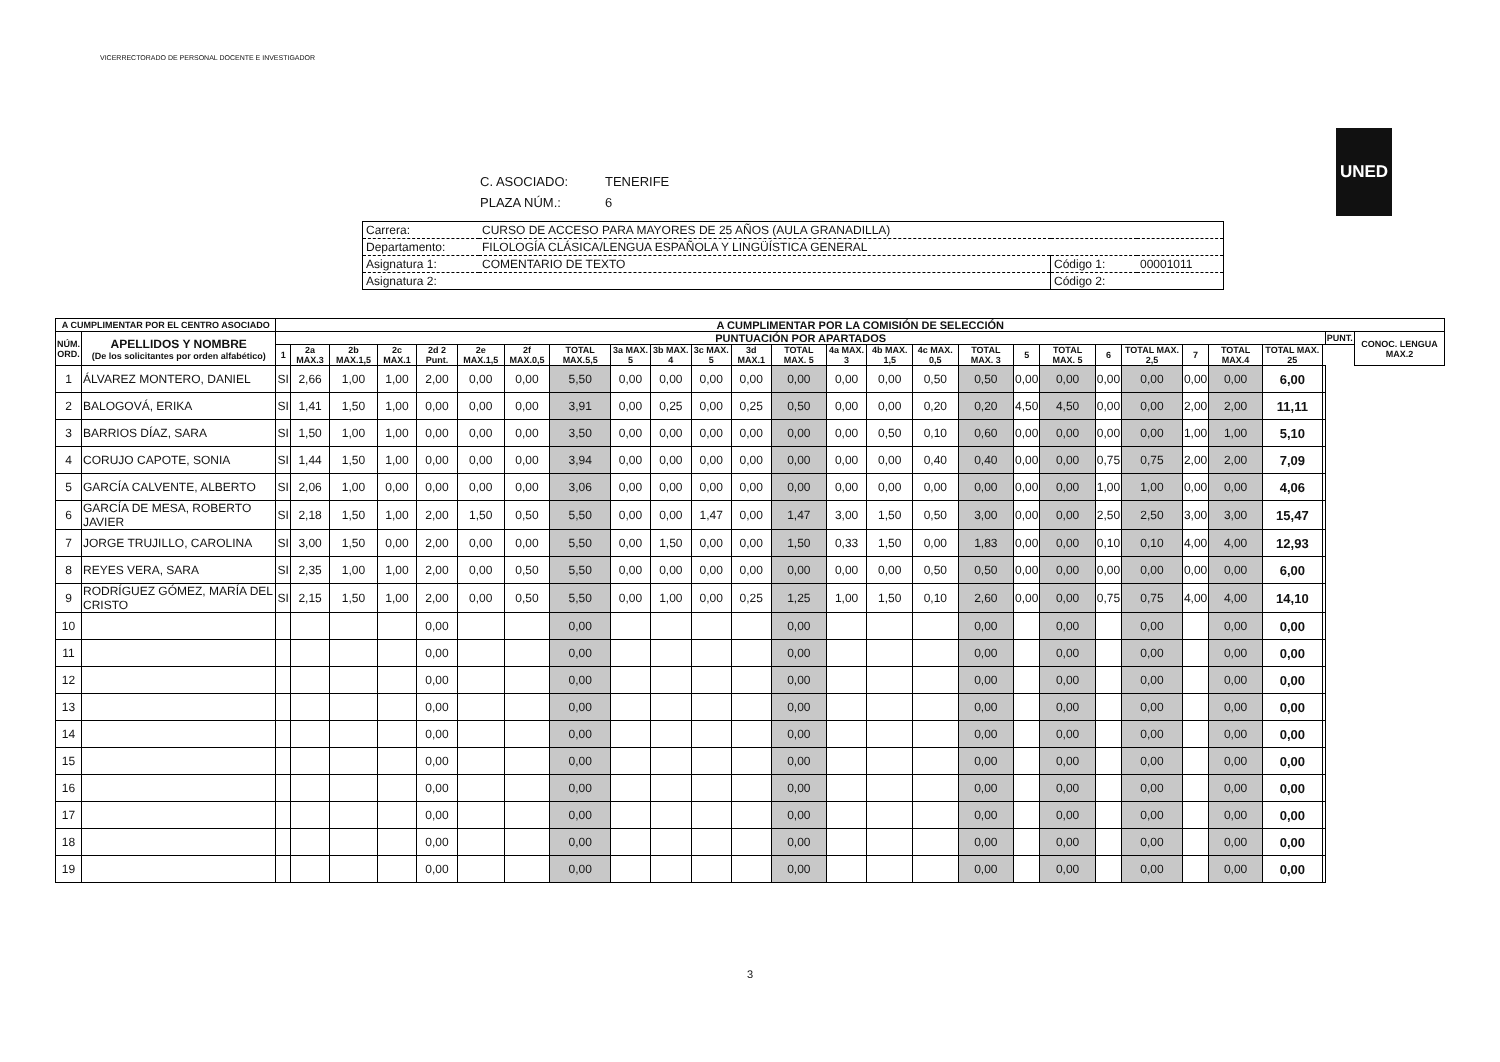VICERRECTORADO DE PERSONAL DOCENTE E INVESTIGADOR
UNED
C. ASOCIADO: TENERIFE
PLAZA NÚM.: 6
| Carrera: | CURSO DE ACCESO PARA MAYORES DE 25 AÑOS (AULA GRANADILLA) | | |
| Departamento: | FILOLOGÍA CLÁSICA/LENGUA ESPAÑOLA Y LINGÜÍSTICA GENERAL | | |
| Asignatura 1: | COMENTARIO DE TEXTO | Código 1: | 00001011 |
| Asignatura 2: | | Código 2: | |
| A CUMPLIMENTAR POR EL CENTRO ASOCIADO | | A CUMPLIMENTAR POR LA COMISIÓN DE SELECCIÓN | | | | | | | | | | | | | | | | | | | | | | | | | | |
| --- | --- | --- | --- | --- | --- | --- | --- | --- | --- | --- | --- | --- | --- | --- | --- | --- | --- | --- | --- | --- | --- | --- | --- | --- | --- | --- | --- | --- |
| NÚM. ORD. | APELLIDOS Y NOMBRE (De los solicitantes por orden alfabético) | PUNTUACIÓN POR APARTADOS | | | | | | | | | | | | | | | | | | | | | | | | | PUNT. | CONOC. LENGUA MAX.2 |
| | | 1 | 2a MAX.3 | 2b MAX.1,5 | 2c MAX.1 | 2d 2 Punt. | 2e MAX.1,5 | 2f MAX.0,5 | TOTAL MAX.5,5 | 3a MAX. 5 | 3b MAX. 4 | 3c MAX. 5 | 3d MAX.1 | TOTAL MAX. 5 | 4a MAX. 3 | 4b MAX. 1,5 | 4c MAX. 0,5 | TOTAL MAX. 3 | 5 | TOTAL MAX. 5 | 6 | TOTAL MAX. 2,5 | 7 | TOTAL MAX.4 | TOTAL MAX. 25 | | | |
| 1 | ÁLVAREZ MONTERO, DANIEL | SI | 2,66 | 1,00 | 1,00 | 2,00 | 0,00 | 0,00 | 5,50 | 0,00 | 0,00 | 0,00 | 0,00 | 0,00 | 0,00 | 0,00 | 0,50 | 0,50 | 0,00 | 0,00 | 0,00 | 0,00 | 0,00 | 0,00 | 6,00 | | | |
| 2 | BALOGOVÁ, ERIKA | SI | 1,41 | 1,50 | 1,00 | 0,00 | 0,00 | 0,00 | 3,91 | 0,00 | 0,25 | 0,00 | 0,25 | 0,50 | 0,00 | 0,00 | 0,20 | 0,20 | 4,50 | 4,50 | 0,00 | 0,00 | 2,00 | 2,00 | 11,11 | | | |
| 3 | BARRIOS DÍAZ, SARA | SI | 1,50 | 1,00 | 1,00 | 0,00 | 0,00 | 0,00 | 3,50 | 0,00 | 0,00 | 0,00 | 0,00 | 0,00 | 0,00 | 0,50 | 0,10 | 0,60 | 0,00 | 0,00 | 0,00 | 0,00 | 1,00 | 1,00 | 5,10 | | | |
| 4 | CORUJO CAPOTE, SONIA | SI | 1,44 | 1,50 | 1,00 | 0,00 | 0,00 | 0,00 | 3,94 | 0,00 | 0,00 | 0,00 | 0,00 | 0,00 | 0,00 | 0,00 | 0,40 | 0,40 | 0,00 | 0,00 | 0,75 | 0,75 | 2,00 | 2,00 | 7,09 | | | |
| 5 | GARCÍA CALVENTE, ALBERTO | SI | 2,06 | 1,00 | 0,00 | 0,00 | 0,00 | 0,00 | 3,06 | 0,00 | 0,00 | 0,00 | 0,00 | 0,00 | 0,00 | 0,00 | 0,00 | 0,00 | 0,00 | 0,00 | 1,00 | 1,00 | 0,00 | 0,00 | 4,06 | | | |
| 6 | GARCÍA DE MESA, ROBERTO JAVIER | SI | 2,18 | 1,50 | 1,00 | 2,00 | 1,50 | 0,50 | 5,50 | 0,00 | 0,00 | 1,47 | 0,00 | 1,47 | 3,00 | 1,50 | 0,50 | 3,00 | 0,00 | 0,00 | 2,50 | 2,50 | 3,00 | 3,00 | 15,47 | | | |
| 7 | JORGE TRUJILLO, CAROLINA | SI | 3,00 | 1,50 | 0,00 | 2,00 | 0,00 | 0,00 | 5,50 | 0,00 | 1,50 | 0,00 | 0,00 | 1,50 | 0,33 | 1,50 | 0,00 | 1,83 | 0,00 | 0,00 | 0,10 | 0,10 | 4,00 | 4,00 | 12,93 | | | |
| 8 | REYES VERA, SARA | SI | 2,35 | 1,00 | 1,00 | 2,00 | 0,00 | 0,50 | 5,50 | 0,00 | 0,00 | 0,00 | 0,00 | 0,00 | 0,00 | 0,00 | 0,50 | 0,50 | 0,00 | 0,00 | 0,00 | 0,00 | 0,00 | 0,00 | 6,00 | | | |
| 9 | RODRÍGUEZ GÓMEZ, MARÍA DEL CRISTO | SI | 2,15 | 1,50 | 1,00 | 2,00 | 0,00 | 0,50 | 5,50 | 0,00 | 1,00 | 0,00 | 0,25 | 1,25 | 1,00 | 1,50 | 0,10 | 2,60 | 0,00 | 0,00 | 0,75 | 0,75 | 4,00 | 4,00 | 14,10 | | | |
| 10 | | | | | | 0,00 | | | 0,00 | | | | | 0,00 | | | | 0,00 | | 0,00 | | 0,00 | | 0,00 | 0,00 | | | |
| 11 | | | | | | 0,00 | | | 0,00 | | | | | 0,00 | | | | 0,00 | | 0,00 | | 0,00 | | 0,00 | 0,00 | | | |
| 12 | | | | | | 0,00 | | | 0,00 | | | | | 0,00 | | | | 0,00 | | 0,00 | | 0,00 | | 0,00 | 0,00 | | | |
| 13 | | | | | | 0,00 | | | 0,00 | | | | | 0,00 | | | | 0,00 | | 0,00 | | 0,00 | | 0,00 | 0,00 | | | |
| 14 | | | | | | 0,00 | | | 0,00 | | | | | 0,00 | | | | 0,00 | | 0,00 | | 0,00 | | 0,00 | 0,00 | | | |
| 15 | | | | | | 0,00 | | | 0,00 | | | | | 0,00 | | | | 0,00 | | 0,00 | | 0,00 | | 0,00 | 0,00 | | | |
| 16 | | | | | | 0,00 | | | 0,00 | | | | | 0,00 | | | | 0,00 | | 0,00 | | 0,00 | | 0,00 | 0,00 | | | |
| 17 | | | | | | 0,00 | | | 0,00 | | | | | 0,00 | | | | 0,00 | | 0,00 | | 0,00 | | 0,00 | 0,00 | | | |
| 18 | | | | | | 0,00 | | | 0,00 | | | | | 0,00 | | | | 0,00 | | 0,00 | | 0,00 | | 0,00 | 0,00 | | | |
| 19 | | | | | | 0,00 | | | 0,00 | | | | | 0,00 | | | | 0,00 | | 0,00 | | 0,00 | | 0,00 | 0,00 | | | |
3